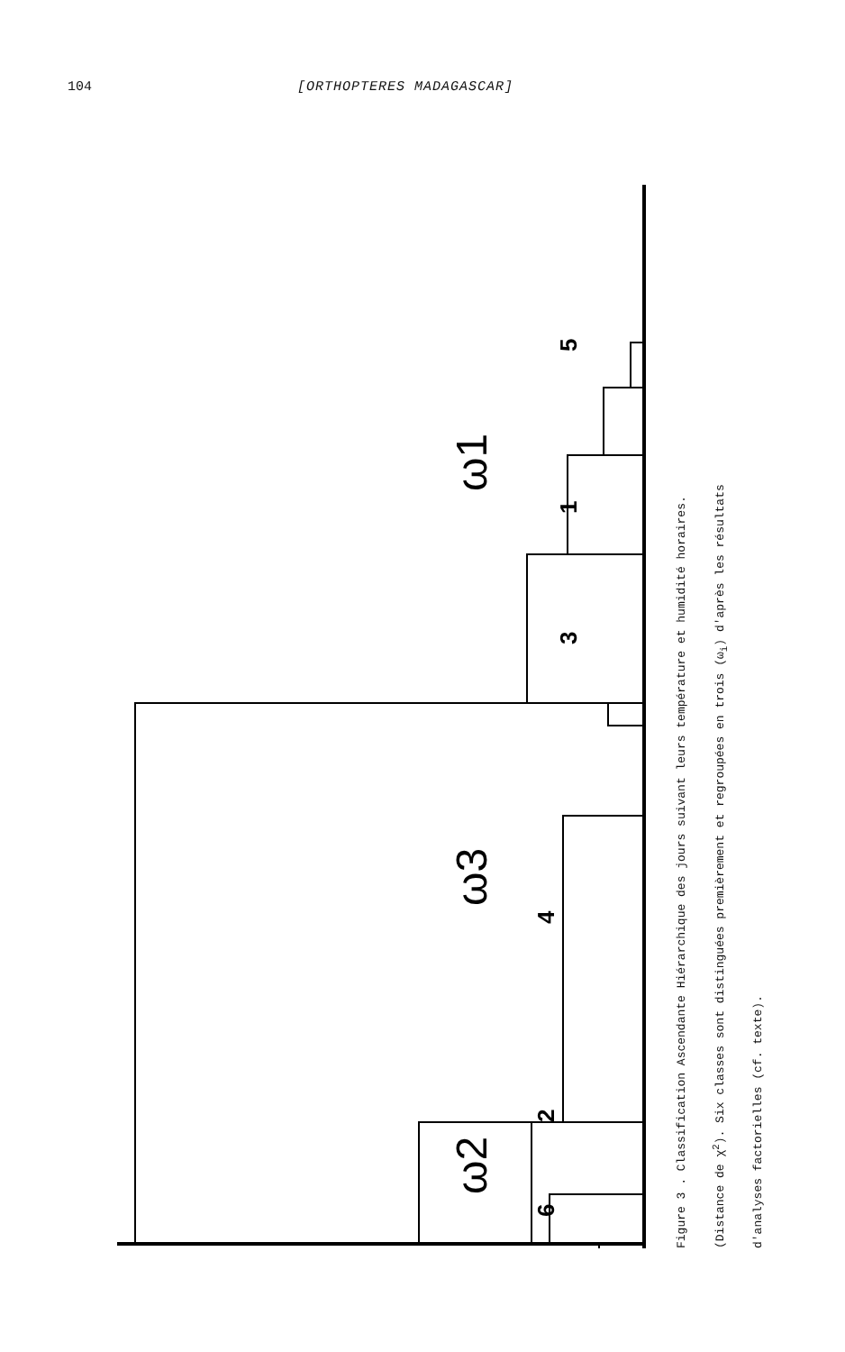104 [ORTHOPTERES MADAGASCAR]
ω1
ω3
ω2
5
1
3
4
2
6
Figure 3 . Classification Ascendante Hiérarchique des jours suivant leurs température et humidité horaires.
(Distance de χ<sup>2</sup>). Six classes sont distinguées premièrement et regroupées en trois (ω<sub>i</sub>) d'après les résultats
d'analyses factorielles (cf. texte).